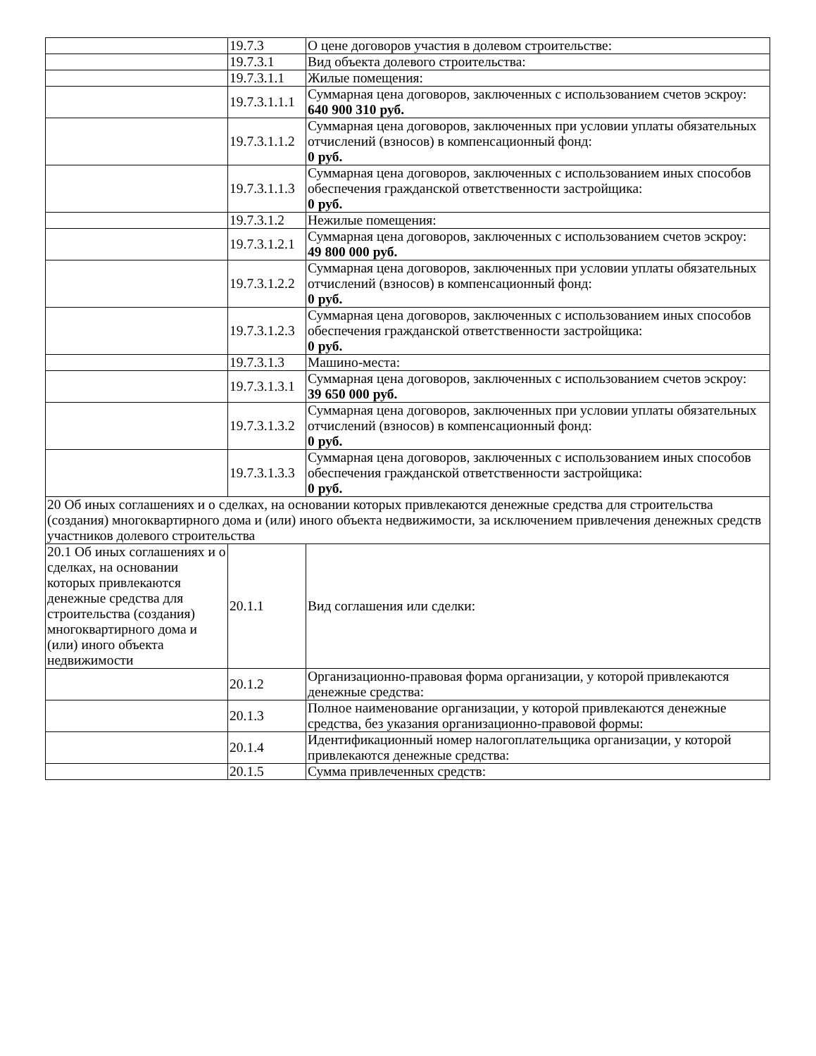| | 19.7.3 | О цене договоров участия в долевом строительстве: |
| | 19.7.3.1 | Вид объекта долевого строительства: |
| | 19.7.3.1.1 | Жилые помещения: |
| | 19.7.3.1.1.1 | Суммарная цена договоров, заключенных с использованием счетов эскроу: 640 900 310 руб. |
| | 19.7.3.1.1.2 | Суммарная цена договоров, заключенных при условии уплаты обязательных отчислений (взносов) в компенсационный фонд: 0 руб. |
| | 19.7.3.1.1.3 | Суммарная цена договоров, заключенных с использованием иных способов обеспечения гражданской ответственности застройщика: 0 руб. |
| | 19.7.3.1.2 | Нежилые помещения: |
| | 19.7.3.1.2.1 | Суммарная цена договоров, заключенных с использованием счетов эскроу: 49 800 000 руб. |
| | 19.7.3.1.2.2 | Суммарная цена договоров, заключенных при условии уплаты обязательных отчислений (взносов) в компенсационный фонд: 0 руб. |
| | 19.7.3.1.2.3 | Суммарная цена договоров, заключенных с использованием иных способов обеспечения гражданской ответственности застройщика: 0 руб. |
| | 19.7.3.1.3 | Машино-места: |
| | 19.7.3.1.3.1 | Суммарная цена договоров, заключенных с использованием счетов эскроу: 39 650 000 руб. |
| | 19.7.3.1.3.2 | Суммарная цена договоров, заключенных при условии уплаты обязательных отчислений (взносов) в компенсационный фонд: 0 руб. |
| | 19.7.3.1.3.3 | Суммарная цена договоров, заключенных с использованием иных способов обеспечения гражданской ответственности застройщика: 0 руб. |
| 20 Об иных соглашениях и о сделках, на основании которых привлекаются денежные средства для строительства (создания) многоквартирного дома и (или) иного объекта недвижимости, за исключением привлечения денежных средств участников долевого строительства | | |
| 20.1 Об иных соглашениях и о сделках, на основании которых привлекаются денежные средства для строительства (создания) многоквартирного дома и (или) иного объекта недвижимости | 20.1.1 | Вид соглашения или сделки: |
| | 20.1.2 | Организационно-правовая форма организации, у которой привлекаются денежные средства: |
| | 20.1.3 | Полное наименование организации, у которой привлекаются денежные средства, без указания организационно-правовой формы: |
| | 20.1.4 | Идентификационный номер налогоплательщика организации, у которой привлекаются денежные средства: |
| | 20.1.5 | Сумма привлеченных средств: |